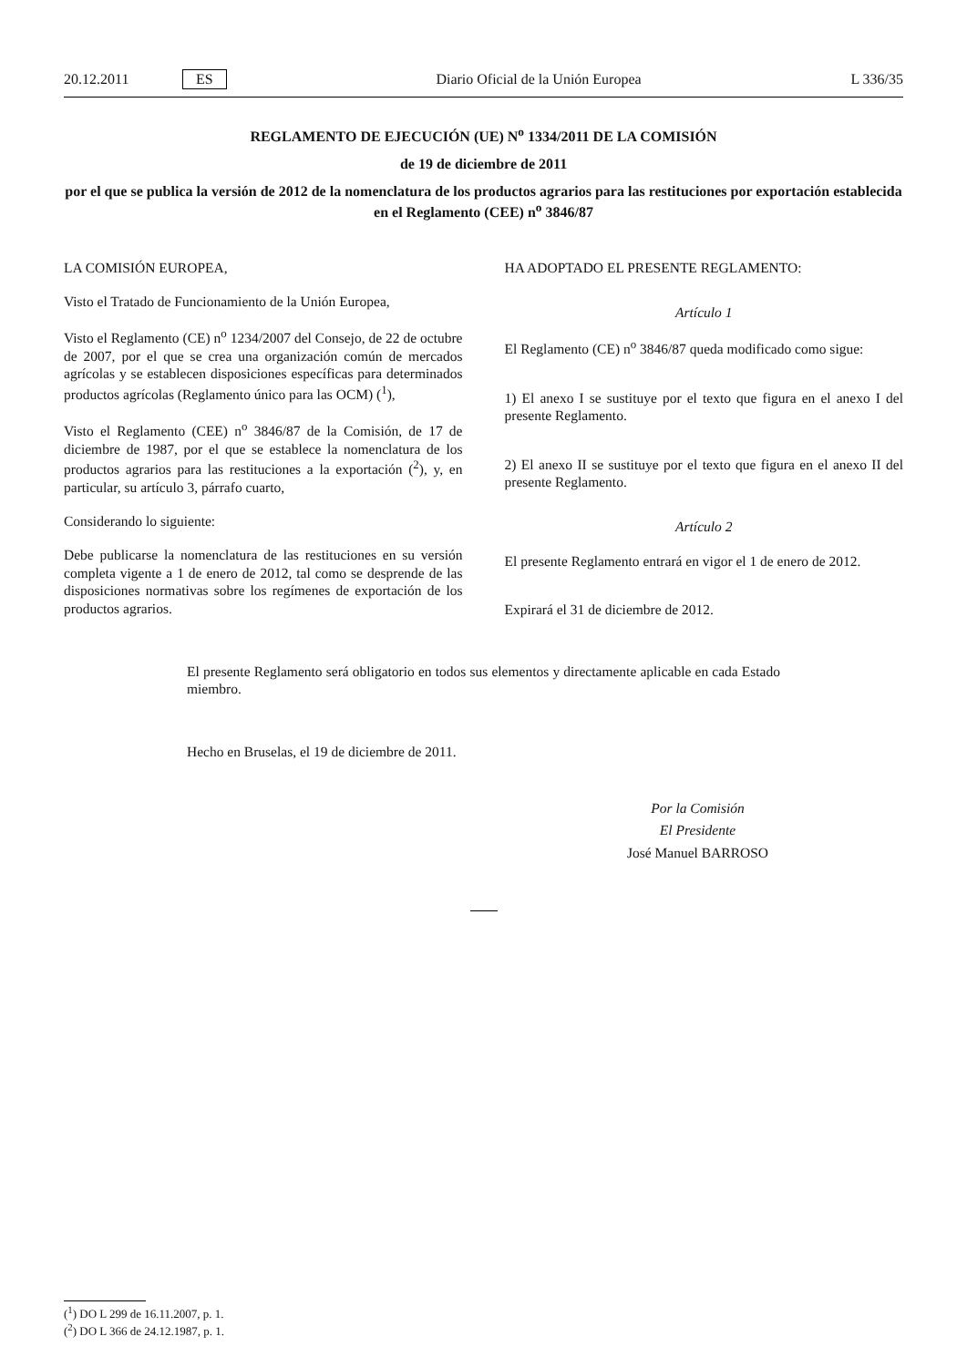20.12.2011 ES Diario Oficial de la Unión Europea L 336/35
REGLAMENTO DE EJECUCIÓN (UE) N<sup>o</sup> 1334/2011 DE LA COMISIÓN
de 19 de diciembre de 2011
por el que se publica la versión de 2012 de la nomenclatura de los productos agrarios para las restituciones por exportación establecida en el Reglamento (CEE) n<sup>o</sup> 3846/87
LA COMISIÓN EUROPEA,
Visto el Tratado de Funcionamiento de la Unión Europea,
Visto el Reglamento (CE) n<sup>o</sup> 1234/2007 del Consejo, de 22 de octubre de 2007, por el que se crea una organización común de mercados agrícolas y se establecen disposiciones específicas para determinados productos agrícolas (Reglamento único para las OCM) (<sup>1</sup>),
Visto el Reglamento (CEE) n<sup>o</sup> 3846/87 de la Comisión, de 17 de diciembre de 1987, por el que se establece la nomenclatura de los productos agrarios para las restituciones a la exportación (<sup>2</sup>), y, en particular, su artículo 3, párrafo cuarto,
Considerando lo siguiente:
Debe publicarse la nomenclatura de las restituciones en su versión completa vigente a 1 de enero de 2012, tal como se desprende de las disposiciones normativas sobre los regímenes de exportación de los productos agrarios.
HA ADOPTADO EL PRESENTE REGLAMENTO:
Artículo 1
El Reglamento (CE) n<sup>o</sup> 3846/87 queda modificado como sigue:
1) El anexo I se sustituye por el texto que figura en el anexo I del presente Reglamento.
2) El anexo II se sustituye por el texto que figura en el anexo II del presente Reglamento.
Artículo 2
El presente Reglamento entrará en vigor el 1 de enero de 2012.
Expirará el 31 de diciembre de 2012.
El presente Reglamento será obligatorio en todos sus elementos y directamente aplicable en cada Estado miembro.
Hecho en Bruselas, el 19 de diciembre de 2011.
Por la Comisión
El Presidente
José Manuel BARROSO
(<sup>1</sup>) DO L 299 de 16.11.2007, p. 1.
(<sup>2</sup>) DO L 366 de 24.12.1987, p. 1.